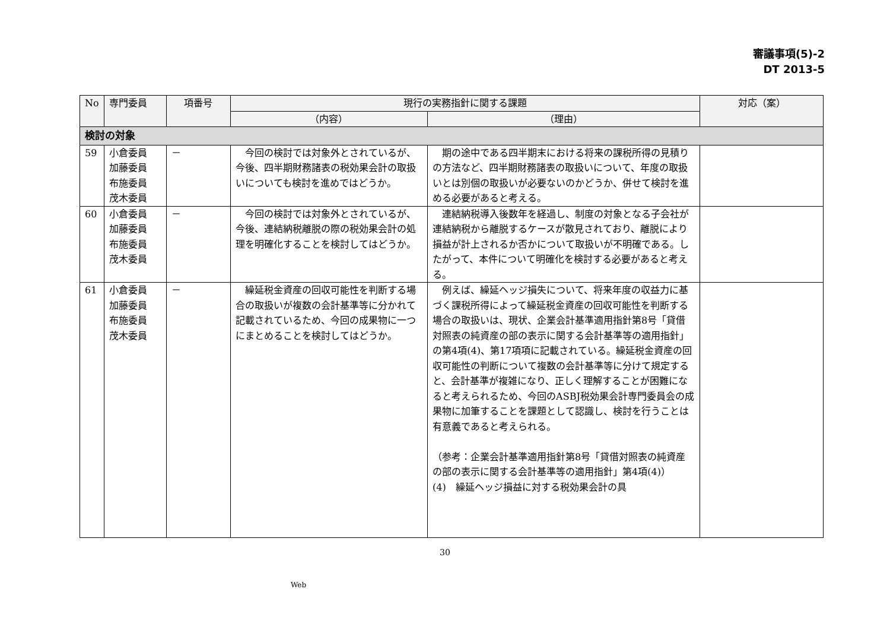審議事項(5)-2
DT 2013-5
| No | 専門委員 | 項番号 | 現行の実務指針に関する課題 | | 対応（案） |
| --- | --- | --- | --- | --- | --- |
| | | | （内容） | （理由） | |
| 検討の対象 | | | | | |
| 59 | 小倉委員 加藤委員 布施委員 茂木委員 | － | 今回の検討では対象外とされているが、今後、四半期財務諸表の税効果会計の取扱いについても検討を進めではどうか。 | 期の途中である四半期末における将来の課税所得の見積りの方法など、四半期財務諸表の取扱いについて、年度の取扱いとは別個の取扱いが必要ないのかどうか、併せて検討を進める必要があると考える。 | |
| 60 | 小倉委員 加藤委員 布施委員 茂木委員 | － | 今回の検討では対象外とされているが、今後、連結納税離脱の際の税効果会計の処理を明確化することを検討してはどうか。 | 連結納税導入後数年を経過し、制度の対象となる子会社が連結納税から離脱するケースが散見されており、離脱により損益が計上されるか否かについて取扱いが不明確である。したがって、本件について明確化を検討する必要があると考える。 | |
| 61 | 小倉委員 加藤委員 布施委員 茂木委員 | － | 繰延税金資産の回収可能性を判断する場合の取扱いが複数の会計基準等に分かれて記載されているため、今回の成果物に一つにまとめることを検討してはどうか。 | 例えば、繰延ヘッジ損失について、将来年度の収益力に基づく課税所得によって繰延税金資産の回収可能性を判断する場合の取扱いは、現状、企業会計基準適用指針第8号「貸借対照表の純資産の部の表示に関する会計基準等の適用指針」の第4項(4)、第17項項に記載されている。繰延税金資産の回収可能性の判断について複数の会計基準等に分けて規定すると、会計基準が複雑になり、正しく理解することが困難になると考えられるため、今回のASBJ税効果会計専門委員会の成果物に加筆することを課題として認識し、検討を行うことは有意義であると考えられる。 （参考：企業会計基準適用指針第8号「貸借対照表の純資産の部の表示に関する会計基準等の適用指針」第4項(4)） (4) 繰延ヘッジ損益に対する税効果会計の具 | |
30
Web